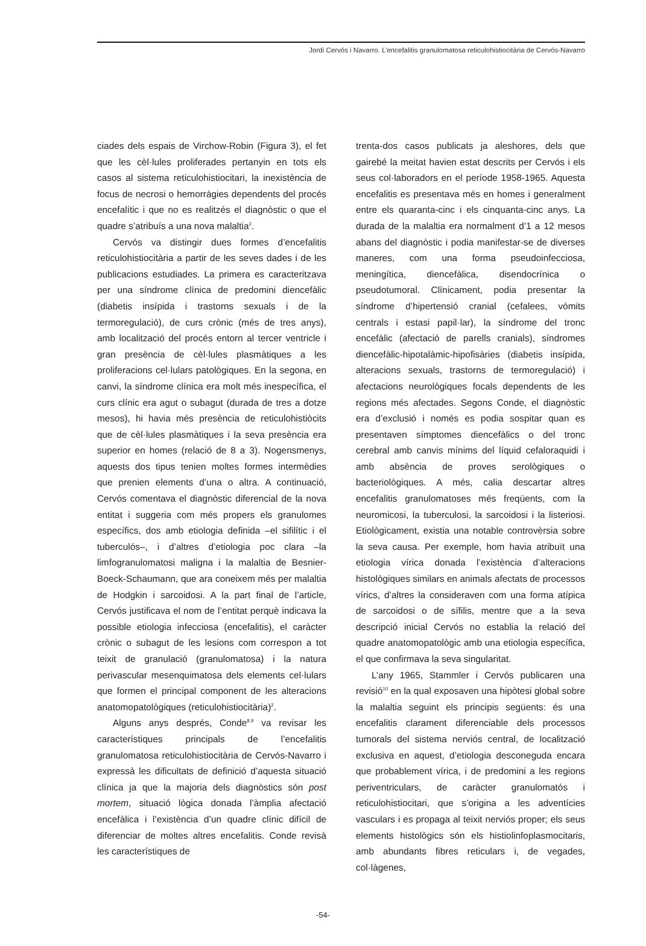Jordi Cervós i Navarro. L’encefalitis granulomatosa reticulohistiocitària de Cervós-Navarro
ciades dels espais de Virchow-Robin (Figura 3), el fet que les cèl·lules proliferades pertanyin en tots els casos al sistema reticulohistiocitari, la inexistència de focus de necrosi o hemorràgies dependents del procés encefalític i que no es realitzés el diagnòstic o que el quadre s’atribuís a una nova malaltia<sup>2</sup>.
Cervós va distingir dues formes d’encefalitis reticulohistiocitària a partir de les seves dades i de les publicacions estudiades. La primera es caracteritzava per una síndrome clínica de predomini diencefàlic (diabetis insípida i trastorns sexuals i de la termoregulació), de curs crònic (més de tres anys), amb localització del procés entorn al tercer ventricle i gran presència de cèl·lules plasmàtiques a les proliferacions cel·lulars patològiques. En la segona, en canvi, la síndrome clínica era molt més inespecífica, el curs clínic era agut o subagut (durada de tres a dotze mesos), hi havia més presència de reticulohistiòcits que de cèl·lules plasmàtiques i la seva presència era superior en homes (relació de 8 a 3). Nogensmenys, aquests dos tipus tenien moltes formes intermèdies que prenien elements d’una o altra. A continuació, Cervós comentava el diagnòstic diferencial de la nova entitat i suggeria com més propers els granulomes específics, dos amb etiologia definida –el sifilític i el tuberculós–, i d’altres d’etiologia poc clara –la limfogranulomatosi maligna i la malaltia de Besnier-Boeck-Schaumann, que ara coneixem més per malaltia de Hodgkin i sarcoidosi. A la part final de l’article, Cervós justificava el nom de l’entitat perquè indicava la possible etiologia infecciosa (encefalitis), el caràcter crònic o subagut de les lesions com correspon a tot teixit de granulació (granulomatosa) i la natura perivascular mesenquimatosa dels elements cel·lulars que formen el principal component de les alteracions anatomopatològiques (reticulohistiocitària)<sup>2</sup>.
Alguns anys després, Conde<sup>8,9</sup> va revisar les característiques principals de l’encefalitis granulomatosa reticulohistiocitària de Cervós-Navarro i expressà les dificultats de definició d’aquesta situació clínica ja que la majoria dels diagnòstics són post mortem, situació lògica donada l’àmplia afectació encefàlica i l’existència d’un quadre clínic difícil de diferenciar de moltes altres encefalitis. Conde revisà les característiques de
trenta-dos casos publicats ja aleshores, dels que gairebé la meitat havien estat descrits per Cervós i els seus col·laboradors en el període 1958-1965. Aquesta encefalitis es presentava més en homes i generalment entre els quaranta-cinc i els cinquanta-cinc anys. La durada de la malaltia era normalment d’1 a 12 mesos abans del diagnòstic i podia manifestar-se de diverses maneres, com una forma pseudoinfecciosa, meningítica, diencefàlica, disendocrínica o pseudotumoral. Clínicament, podia presentar la síndrome d’hipertensió cranial (cefalees, vòmits centrals i estasi papil·lar), la síndrome del tronc encefàlic (afectació de parells cranials), síndromes diencefàlic-hipotalàmic-hipofisàries (diabetis insípida, alteracions sexuals, trastorns de termoregulació) i afectacions neurològiques focals dependents de les regions més afectades. Segons Conde, el diagnòstic era d’exclusió i només es podia sospitar quan es presentaven símptomes diencefàlics o del tronc cerebral amb canvis mínims del líquid cefaloraquidi i amb absència de proves serològiques o bacteriològiques. A més, calia descartar altres encefalitis granulomatoses més freqüents, com la neuromicosi, la tuberculosi, la sarcoidosi i la listeriosi. Etiològicament, existia una notable controvèrsia sobre la seva causa. Per exemple, hom havia atribuït una etiologia vírica donada l’existència d’alteracions histològiques similars en animals afectats de processos vírics, d’altres la consideraven com una forma atípica de sarcoidosi o de sífilis, mentre que a la seva descripció inicial Cervós no establia la relació del quadre anatomopatològic amb una etiologia específica, el que confirmava la seva singularitat.
L’any 1965, Stammler i Cervós publicaren una revisió<sup>10</sup> en la qual exposaven una hipòtesi global sobre la malaltia seguint els principis següents: és una encefalitis clarament diferenciable dels processos tumorals del sistema nerviós central, de localització exclusiva en aquest, d’etiologia desconeguda encara que probablement vírica, i de predomini a les regions periventriculars, de caràcter granulomatós i reticulohistiocitari, que s’origina a les adventícies vasculars i es propaga al teixit nerviós proper; els seus elements histològics són els histiolinfoplasmocitaris, amb abundants fibres reticulars i, de vegades, col·làgenes,
-54-